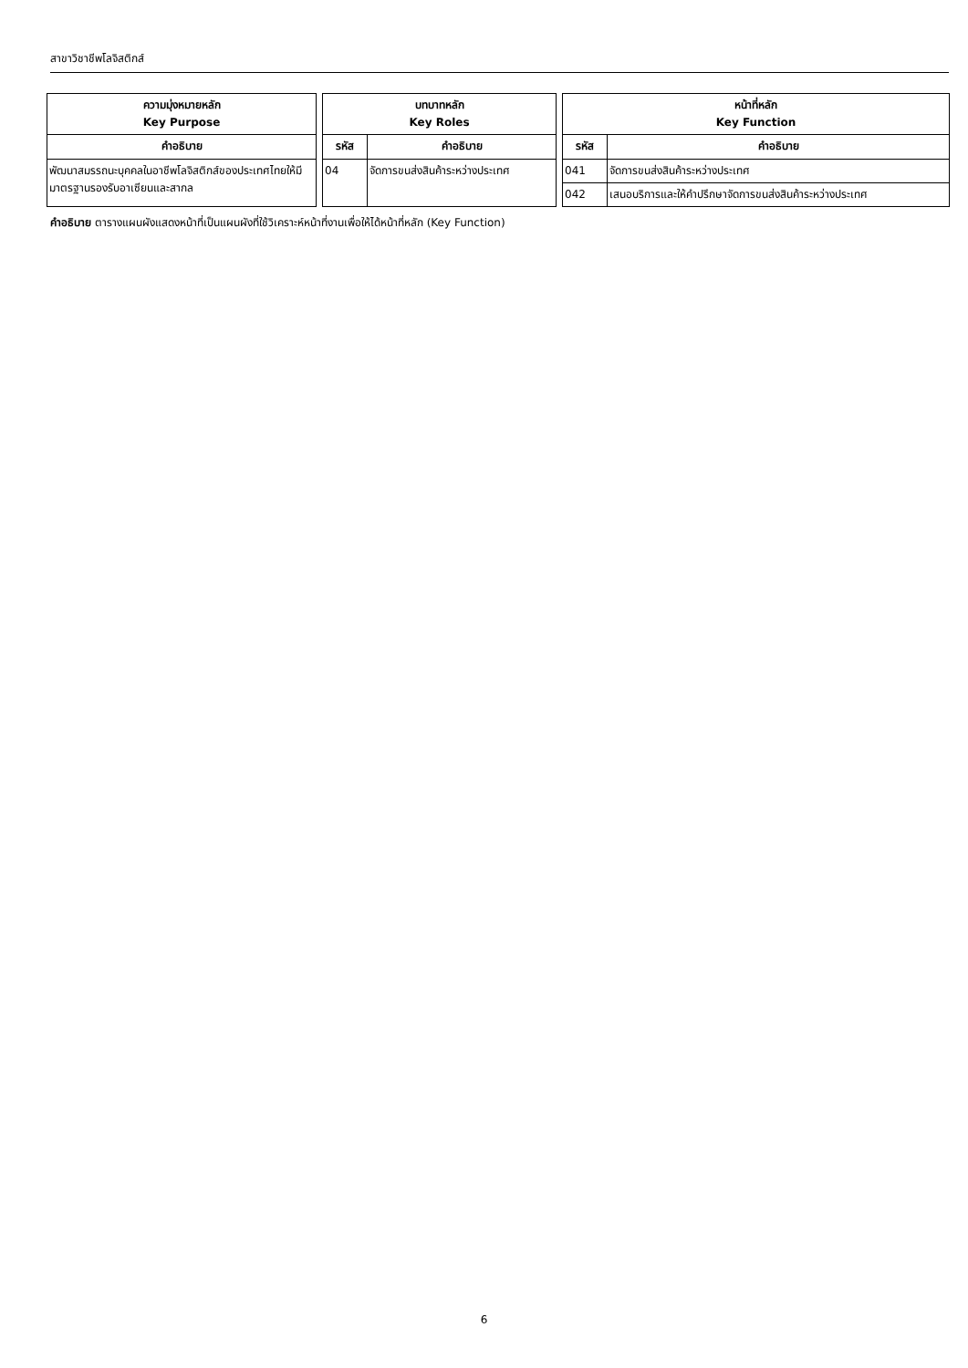สาขาวิชาชีพโลจิสติกส์
| ความมุ่งหมายหลัก Key Purpose | | บทบาทหลัก Key Roles | | | หน้าที่หลัก Key Function | |
| --- | --- | --- | --- | --- | --- | --- |
| คำอธิบาย | | รหัส | คำอธิบาย | | รหัส | คำอธิบาย |
| พัฒนาสมรรถนะบุคคลในอาชีพโลจิสติกส์ของประเทศไทยให้มีมาตรฐานรองรับอาเซียนและสากล | | 04 | จัดการขนส่งสินค้าระหว่างประเทศ | | 041 | จัดการขนส่งสินค้าระหว่างประเทศ |
| | | | | | 042 | เสนอบริการและให้คำปรึกษาจัดการขนส่งสินค้าระหว่างประเทศ |
คำอธิบาย ตารางแผนผังแสดงหน้าที่เป็นแผนผังที่ใช้วิเคราะห์หน้าที่งานเพื่อให้ได้หน้าที่หลัก (Key Function)
6